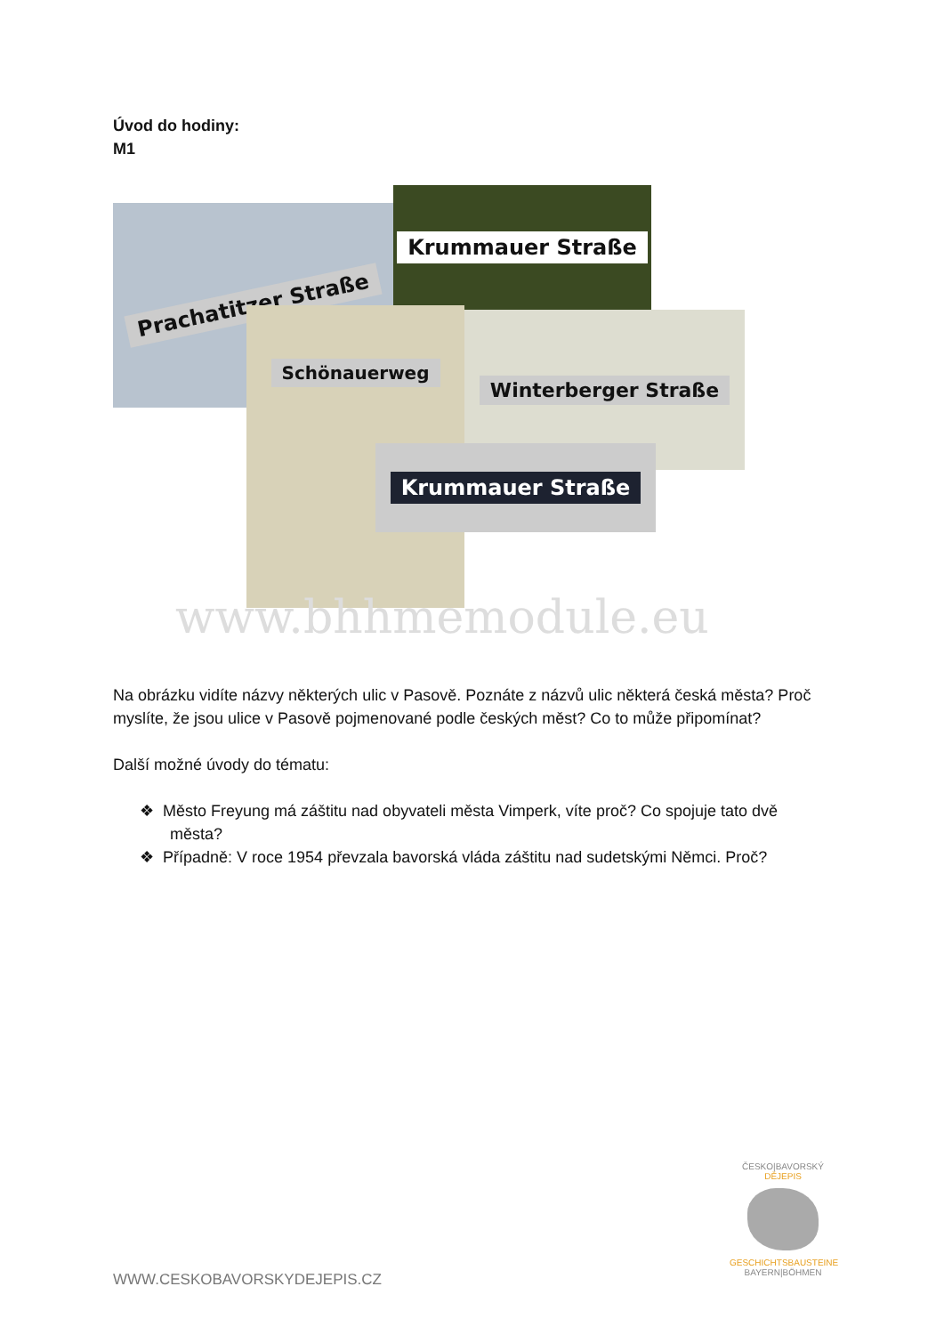Úvod do hodiny:
M1
Prachatitzer Straße
Krummauer Straße
Schönauerweg Winterberger Straße
Krummauer Straße
www.bhhmemodule.eu
Na obrázku vidíte názvy některých ulic v Pasově. Poznáte z názvů ulic některá česká města? Proč myslíte, že jsou ulice v Pasově pojmenované podle českých měst? Co to může připomínat?
Další možné úvody do tématu:
❖ Město Freyung má záštitu nad obyvateli města Vimperk, víte proč? Co spojuje tato dvě města?
❖ Případně: V roce 1954 převzala bavorská vláda záštitu nad sudetskými Němci. Proč?
WWW.CESKOBAVORSKYDEJEPIS.CZ
ČESKO|BAVORSKÝ
DĚJEPIS
GESCHICHTSBAUSTEINE
BAYERN|BÖHMEN